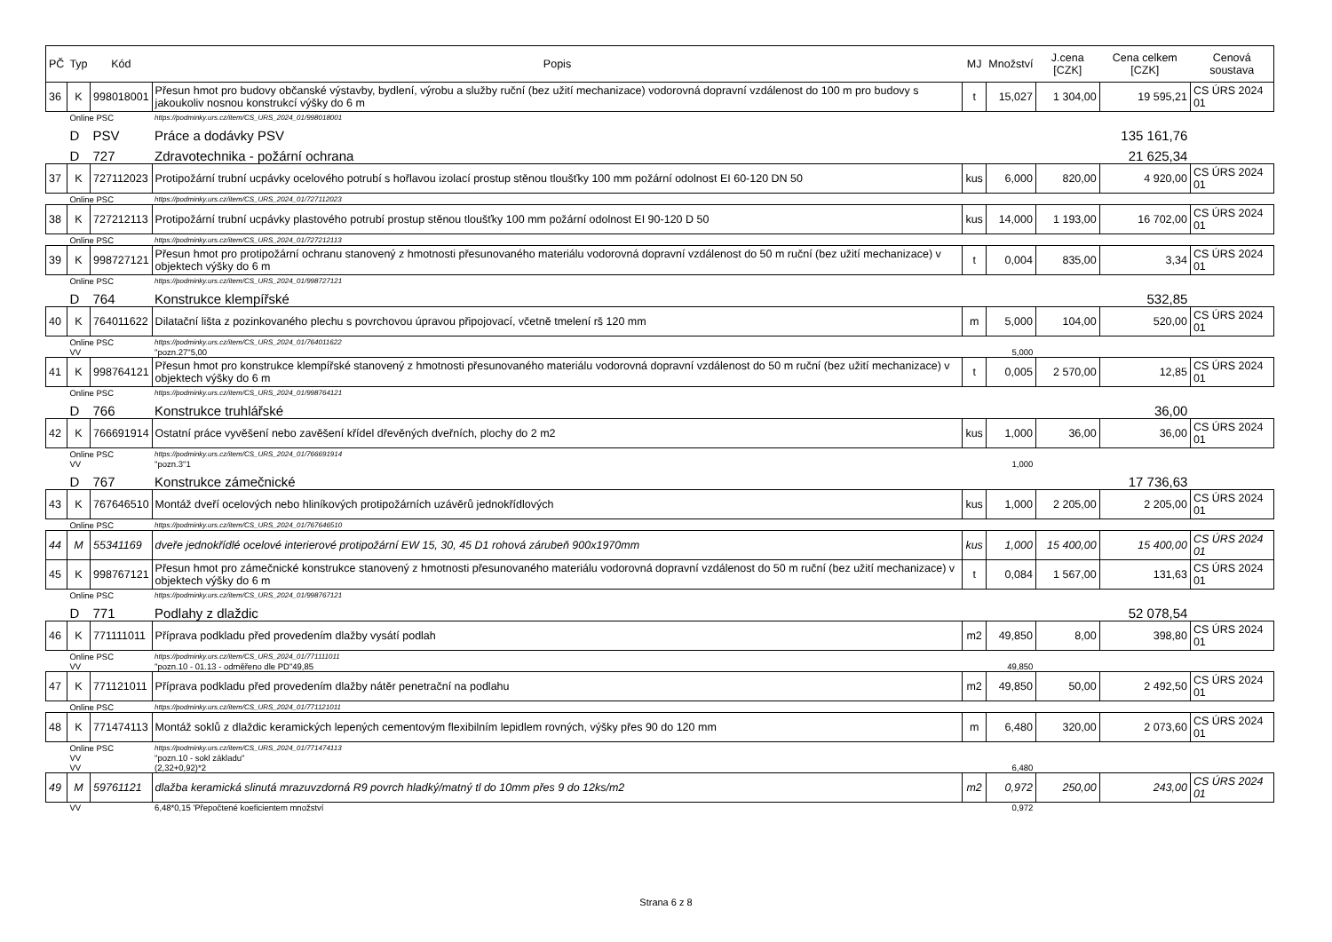| PČ | Typ | Kód | Popis | MJ | Množství | J.cena [CZK] | Cena celkem [CZK] | Cenová soustava |
| --- | --- | --- | --- | --- | --- | --- | --- | --- |
| 36 | K | 998018001 | Přesun hmot pro budovy občanské výstavby, bydlení, výrobu a služby ruční (bez užití mechanizace) vodorovná dopravní vzdálenost do 100 m pro budovy s jakoukoliv nosnou konstrukcí výšky do 6 m | t | 15,027 | 1 304,00 | 19 595,21 | CS ÚRS 2024 01 |
| | Online PSC | | https://podminky.urs.cz/item/CS_URS_2024_01/998018001 | | | | | |
| | D | PSV | Práce a dodávky PSV | | | | 135 161,76 | |
| | D | 727 | Zdravotechnika - požární ochrana | | | | 21 625,34 | |
| 37 | K | 727112023 | Protipožární trubní ucpávky ocelového potrubí s hořlavou izolací prostup stěnou tloušťky 100 mm požární odolnost EI 60-120 DN 50 | kus | 6,000 | 820,00 | 4 920,00 | CS ÚRS 2024 01 |
| | Online PSC | | https://podminky.urs.cz/item/CS_URS_2024_01/727112023 | | | | | |
| 38 | K | 727212113 | Protipožární trubní ucpávky plastového potrubí prostup stěnou tloušťky 100 mm požární odolnost EI 90-120 D 50 | kus | 14,000 | 1 193,00 | 16 702,00 | CS ÚRS 2024 01 |
| | Online PSC | | https://podminky.urs.cz/item/CS_URS_2024_01/727212113 | | | | | |
| 39 | K | 998727121 | Přesun hmot pro protipožární ochranu stanovený z hmotnosti přesunovaného materiálu vodorovná dopravní vzdálenost do 50 m ruční (bez užití mechanizace) v objektech výšky do 6 m | t | 0,004 | 835,00 | 3,34 | CS ÚRS 2024 01 |
| | Online PSC | | https://podminky.urs.cz/item/CS_URS_2024_01/998727121 | | | | | |
| | D | 764 | Konstrukce klempířské | | | | 532,85 | |
| 40 | K | 764011622 | Dilatační lišta z pozinkovaného plechu s povrchovou úpravou připojovací, včetně tmelení rš 120 mm | m | 5,000 | 104,00 | 520,00 | CS ÚRS 2024 01 |
| | Online PSC | | https://podminky.urs.cz/item/CS_URS_2024_01/764011622 | | | | | |
| | VV | | "pozn.27"5,00 | | 5,000 | | | |
| 41 | K | 998764121 | Přesun hmot pro konstrukce klempířské stanovený z hmotnosti přesunovaného materiálu vodorovná dopravní vzdálenost do 50 m ruční (bez užití mechanizace) v objektech výšky do 6 m | t | 0,005 | 2 570,00 | 12,85 | CS ÚRS 2024 01 |
| | Online PSC | | https://podminky.urs.cz/item/CS_URS_2024_01/998764121 | | | | | |
| | D | 766 | Konstrukce truhlářské | | | | 36,00 | |
| 42 | K | 766691914 | Ostatní práce vyvěšení nebo zavěšení křídel dřevěných dveřních, plochy do 2 m2 | kus | 1,000 | 36,00 | 36,00 | CS ÚRS 2024 01 |
| | Online PSC | | https://podminky.urs.cz/item/CS_URS_2024_01/766691914 | | | | | |
| | VV | | "pozn.3"1 | | 1,000 | | | |
| | D | 767 | Konstrukce zámečnické | | | | 17 736,63 | |
| 43 | K | 767646510 | Montáž dveří ocelových nebo hliníkových protipožárních uzávěrů jednokřídlových | kus | 1,000 | 2 205,00 | 2 205,00 | CS ÚRS 2024 01 |
| | Online PSC | | https://podminky.urs.cz/item/CS_URS_2024_01/767646510 | | | | | |
| 44 | M | 55341169 | dveře jednokřídlé ocelové interierové protipožární EW 15, 30, 45 D1 rohová zárubeň 900x1970mm | kus | 1,000 | 15 400,00 | 15 400,00 | CS ÚRS 2024 01 |
| 45 | K | 998767121 | Přesun hmot pro zámečnické konstrukce stanovený z hmotnosti přesunovaného materiálu vodorovná dopravní vzdálenost do 50 m ruční (bez užití mechanizace) v objektech výšky do 6 m | t | 0,084 | 1 567,00 | 131,63 | CS ÚRS 2024 01 |
| | Online PSC | | https://podminky.urs.cz/item/CS_URS_2024_01/998767121 | | | | | |
| | D | 771 | Podlahy z dlaždic | | | | 52 078,54 | |
| 46 | K | 771111011 | Příprava podkladu před provedením dlažby vysátí podlah | m2 | 49,850 | 8,00 | 398,80 | CS ÚRS 2024 01 |
| | Online PSC | | https://podminky.urs.cz/item/CS_URS_2024_01/771111011 | | | | | |
| | VV | | "pozn.10 - 01.13 - odměřeno dle PD"49,85 | | 49,850 | | | |
| 47 | K | 771121011 | Příprava podkladu před provedením dlažby nátěr penetrační na podlahu | m2 | 49,850 | 50,00 | 2 492,50 | CS ÚRS 2024 01 |
| | Online PSC | | https://podminky.urs.cz/item/CS_URS_2024_01/771121011 | | | | | |
| 48 | K | 771474113 | Montáž soklů z dlaždic keramických lepených cementovým flexibilním lepidlem rovných, výšky přes 90 do 120 mm | m | 6,480 | 320,00 | 2 073,60 | CS ÚRS 2024 01 |
| | Online PSC | | https://podminky.urs.cz/item/CS_URS_2024_01/771474113 | | | | | |
| | VV | | "pozn.10 - sokl základu" | | | | | |
| | VV | | (2,32+0,92)*2 | | 6,480 | | | |
| 49 | M | 59761121 | dlažba keramická slinutá mrazuvzdorná R9 povrch hladký/matný tl do 10mm přes 9 do 12ks/m2 | m2 | 0,972 | 250,00 | 243,00 | CS ÚRS 2024 01 |
| | VV | | 6,48*0,15 'Přepočtené koeficientem množství | | 0,972 | | | |
Strana 6 z 8